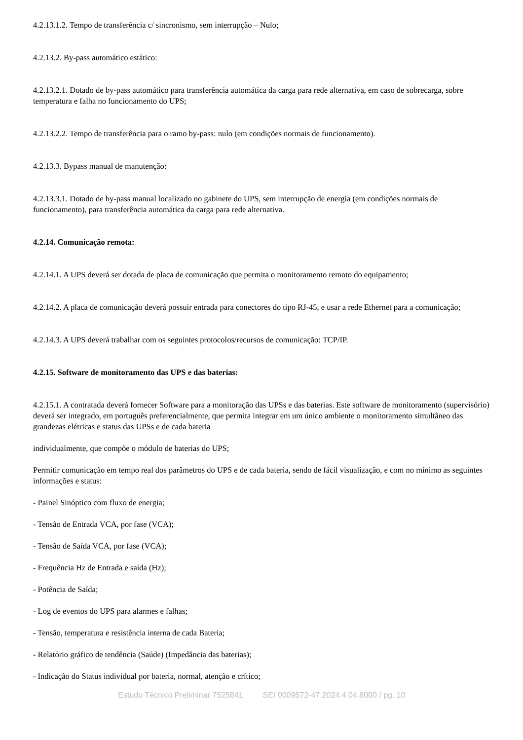4.2.13.1.2. Tempo de transferência c/ sincronismo, sem interrupção – Nulo;
4.2.13.2. By-pass automático estático:
4.2.13.2.1. Dotado de by-pass automático para transferência automática da carga para rede alternativa, em caso de sobrecarga, sobre temperatura e falha no funcionamento do UPS;
4.2.13.2.2. Tempo de transferência para o ramo by-pass: nulo (em condições normais de funcionamento).
4.2.13.3. Bypass manual de manutenção:
4.2.13.3.1. Dotado de by-pass manual localizado no gabinete do UPS, sem interrupção de energia (em condições normais de funcionamento), para transferência automática da carga para rede alternativa.
4.2.14. Comunicação remota:
4.2.14.1. A UPS deverá ser dotada de placa de comunicação que permita o monitoramento remoto do equipamento;
4.2.14.2. A placa de comunicação deverá possuir entrada para conectores do tipo RJ-45, e usar a rede Ethernet para a comunicação;
4.2.14.3. A UPS deverá trabalhar com os seguintes protocolos/recursos de comunicação: TCP/IP.
4.2.15. Software de monitoramento das UPS e das baterias:
4.2.15.1. A contratada deverá fornecer Software para a monitoração das UPSs e das baterias. Este software de monitoramento (supervisório) deverá ser integrado, em português preferencialmente, que permita integrar em um único ambiente o monitoramento simultâneo das grandezas elétricas e status das UPSs e de cada bateria
individualmente, que compõe o módulo de baterias do UPS;
Permitir comunicação em tempo real dos parâmetros do UPS e de cada bateria, sendo de fácil visualização, e com no mínimo as seguintes informações e status:
- Painel Sinóptico com fluxo de energia;
- Tensão de Entrada VCA, por fase (VCA);
- Tensão de Saída VCA, por fase (VCA);
- Frequência Hz de Entrada e saída (Hz);
- Potência de Saída;
- Log de eventos do UPS para alarmes e falhas;
- Tensão, temperatura e resistência interna de cada Bateria;
- Relatório gráfico de tendência (Saúde) (Impedância das baterias);
- Indicação do Status individual por bateria, normal, atenção e crítico;
Estudo Técnico Preliminar 7525841 SEI 0009572-47.2024.4.04.8000 / pg. 10